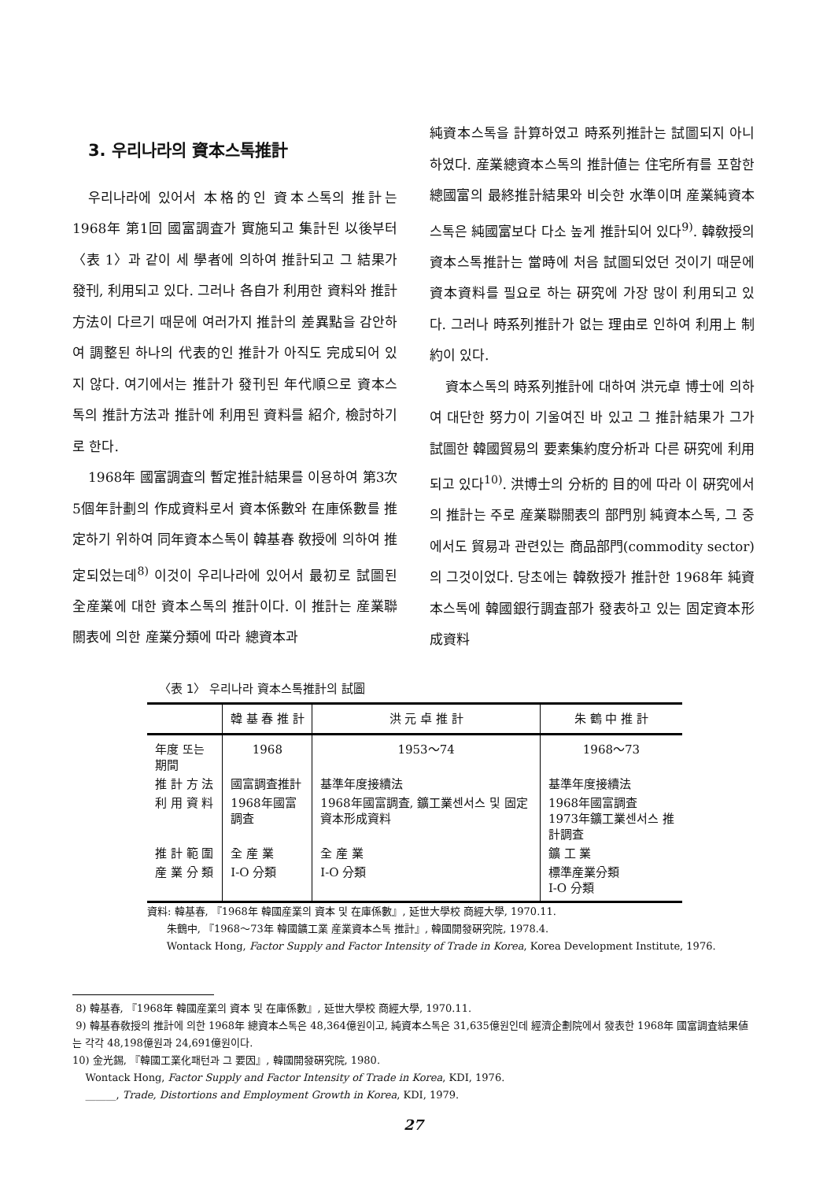3. 우리나라의 資本스톡推計
우리나라에 있어서 本格的인 資本스톡의 推計는 1968年 第1回 國富調査가 實施되고 集計된 以後부터 〈表 1〉과 같이 세 學者에 의하여 推計되고 그 結果가 發刊, 利用되고 있다. 그러나 各自가 利用한 資料와 推計方法이 다르기 때문에 여러가지 推計의 差異點을 감안하여 調整된 하나의 代表的인 推計가 아직도 完成되어 있지 않다. 여기에서는 推計가 發刊된 年代順으로 資本스톡의 推計方法과 推計에 利用된 資料를 紹介, 檢討하기로 한다.
1968年 國富調査의 暫定推計結果를 이용하여 第3次5個年計劃의 作成資料로서 資本係數와 在庫係數를 推定하기 위하여 同年資本스톡이 韓基春 敎授에 의하여 推定되었는데<sup>8)</sup> 이것이 우리나라에 있어서 最初로 試圖된 全産業에 대한 資本스톡의 推計이다. 이 推計는 産業聯關表에 의한 産業分類에 따라 總資本과
純資本스톡을 計算하였고 時系列推計는 試圖되지 아니하였다. 産業總資本스톡의 推計値는 住宅所有를 포함한 總國富의 最終推計結果와 비슷한 水準이며 産業純資本스톡은 純國富보다 다소 높게 推計되어 있다<sup>9)</sup>. 韓敎授의 資本스톡推計는 當時에 처음 試圖되었던 것이기 때문에 資本資料를 필요로 하는 硏究에 가장 많이 利用되고 있다. 그러나 時系列推計가 없는 理由로 인하여 利用上 制約이 있다.
資本스톡의 時系列推計에 대하여 洪元卓 博士에 의하여 대단한 努力이 기울여진 바 있고 그 推計結果가 그가 試圖한 韓國貿易의 要素集約度分析과 다른 硏究에 利用되고 있다<sup>10)</sup>. 洪博士의 分析的 目的에 따라 이 硏究에서의 推計는 주로 産業聯關表의 部門別 純資本스톡, 그 중에서도 貿易과 관련있는 商品部門(commodity sector)의 그것이었다. 당초에는 韓敎授가 推計한 1968年 純資本스톡에 韓國銀行調査部가 發表하고 있는 固定資本形成資料
〈表 1〉 우리나라 資本스톡推計의 試圖
| | 韓 基 春 推 計 | 洪 元 卓 推 計 | 朱 鶴 中 推 計 |
| --- | --- | --- | --- |
| 年度 또는 期間 | 1968 | 1953～74 | 1968～73 |
| 推 計 方 法 | 國富調査推計 | 基準年度接續法 | 基準年度接續法 |
| 利 用 資 料 | 1968年國富調査 | 1968年國富調査, 鑛工業센서스 및 固定資本形成資料 | 1968年國富調査 1973年鑛工業센서스 推計調査 |
| 推 計 範 圍 | 全 産 業 | 全 産 業 | 鑛 工 業 |
| 産 業 分 類 | I-O 分類 | I-O 分類 | 標準産業分類 I-O 分類 |
資料: 韓基春, 『1968年 韓國産業의 資本 및 在庫係數』, 延世大學校 商經大學, 1970.11.
朱鶴中, 『1968～73年 韓國鑛工業 産業資本스톡 推計』, 韓國開發硏究院, 1978.4.
Wontack Hong, Factor Supply and Factor Intensity of Trade in Korea, Korea Development Institute, 1976.
8) 韓基春, 『1968年 韓國産業의 資本 및 在庫係數』, 延世大學校 商經大學, 1970.11.
9) 韓基春敎授의 推計에 의한 1968年 總資本스톡은 48,364億원이고, 純資本스톡은 31,635億원인데 經濟企劃院에서 發表한 1968年 國富調査結果値는 각각 48,198億원과 24,691億원이다.
10) 金光錫, 『韓國工業化패턴과 그 要因』, 韓國開發硏究院, 1980.
Wontack Hong, Factor Supply and Factor Intensity of Trade in Korea, KDI, 1976.
______, Trade, Distortions and Employment Growth in Korea, KDI, 1979.
27